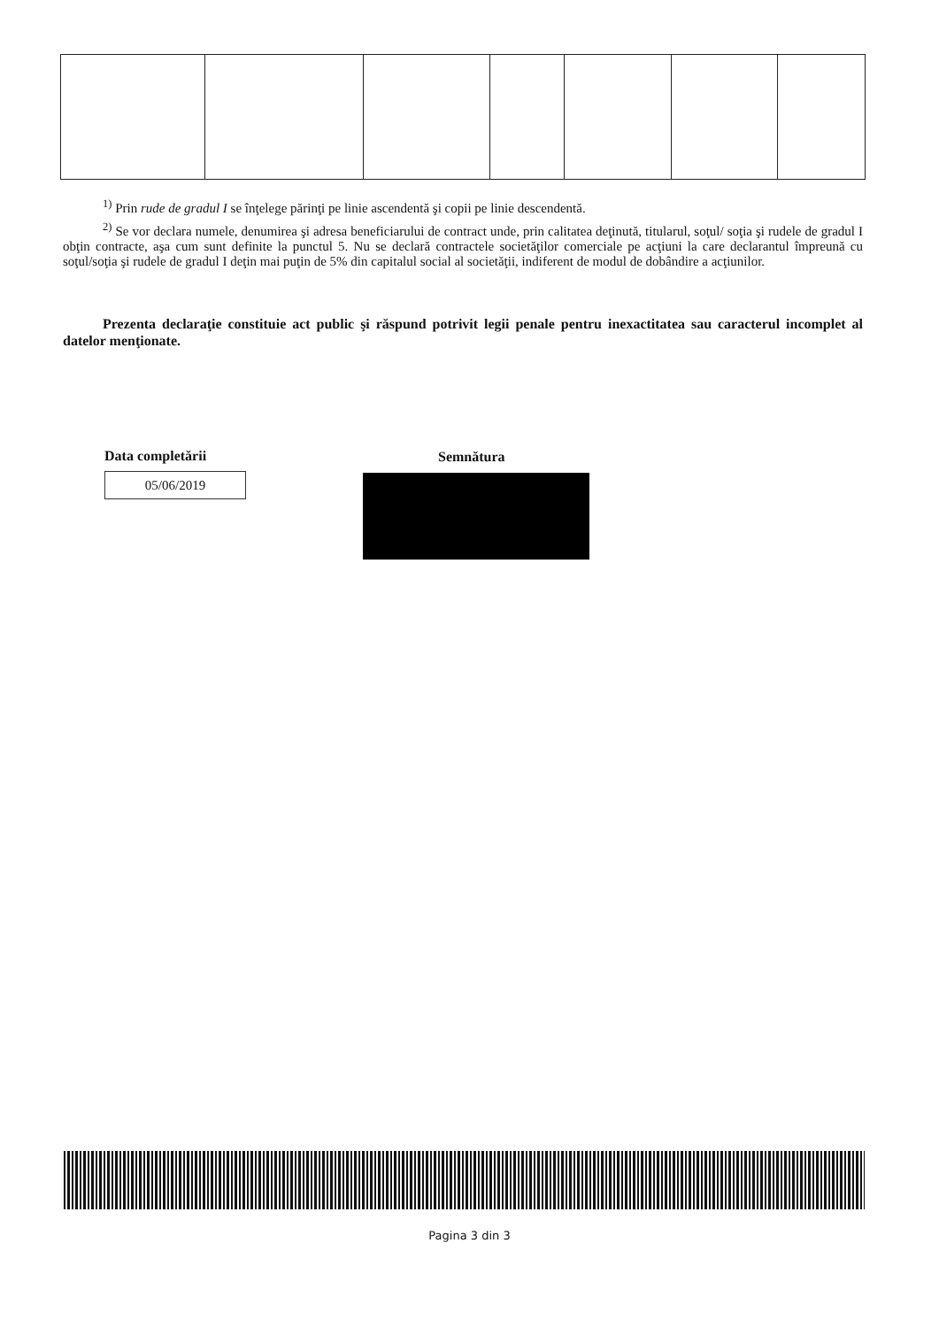<sup>1)</sup> Prin rude de gradul I se înţelege părinţi pe linie ascendentă şi copii pe linie descendentă.
<sup>2)</sup> Se vor declara numele, denumirea şi adresa beneficiarului de contract unde, prin calitatea deţinută, titularul, soţul/ soţia şi rudele de gradul I obţin contracte, aşa cum sunt definite la punctul 5. Nu se declară contractele societăţilor comerciale pe acţiuni la care declarantul împreună cu soţul/soţia şi rudele de gradul I deţin mai puţin de 5% din capitalul social al societăţii, indiferent de modul de dobândire a acţiunilor.
Prezenta declaraţie constituie act public şi răspund potrivit legii penale pentru inexactitatea sau caracterul incomplet al datelor menţionate.
Data completării
05/06/2019
Semnătura
Pagina 3 din 3